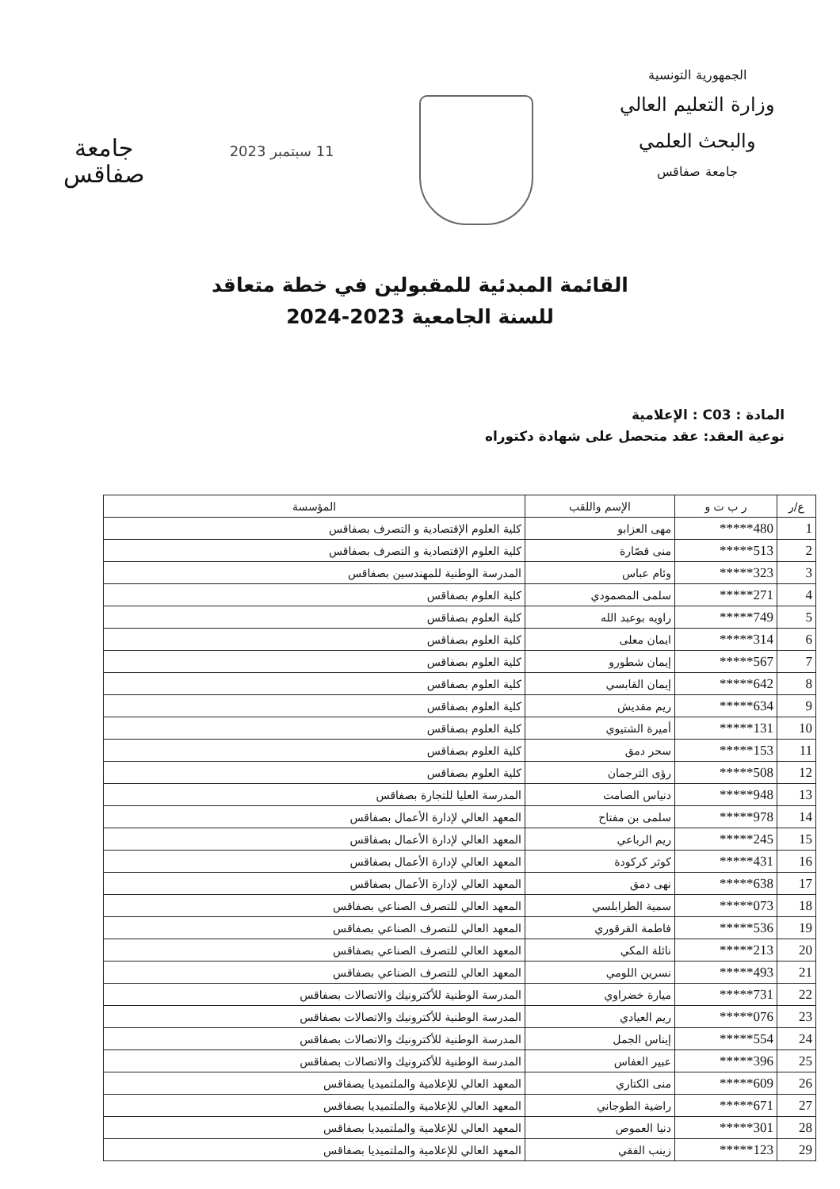الجمهورية التونسية
وزارة التعليم العالي
والبحث العلمي
جامعة صفاقس
11 سبتمبر 2023
جامعة
صفاقس
القائمة المبدئية للمقبولين في خطة متعاقد
للسنة الجامعية 2023-2024
المادة : C03 : الإعلامية
نوعية العقد: عقد متحصل على شهادة دكتوراه
| ع/ر | ر ب ت و | الإسم واللقب | المؤسسة |
| --- | --- | --- | --- |
| 1 | 480***** | مهى العزابو | كلية العلوم الإقتصادية و التصرف بصفاقس |
| 2 | 513***** | منى قصّارة | كلية العلوم الإقتصادية و التصرف بصفاقس |
| 3 | 323***** | وئام عباس | المدرسة الوطنية للمهندسين بصفاقس |
| 4 | 271***** | سلمى المصمودي | كلية العلوم بصفاقس |
| 5 | 749***** | راويه بوعبد الله | كلية العلوم بصفاقس |
| 6 | 314***** | ايمان معلى | كلية العلوم بصفاقس |
| 7 | 567***** | إيمان شطورو | كلية العلوم بصفاقس |
| 8 | 642***** | إيمان القابسي | كلية العلوم بصفاقس |
| 9 | 634***** | ريم مقديش | كلية العلوم بصفاقس |
| 10 | 131***** | أميرة الشتيوي | كلية العلوم بصفاقس |
| 11 | 153***** | سحر دمق | كلية العلوم بصفاقس |
| 12 | 508***** | رؤى الترجمان | كلية العلوم بصفاقس |
| 13 | 948***** | دنياس الصامت | المدرسة العليا للتجارة بصفاقس |
| 14 | 978***** | سلمى بن مفتاح | المعهد العالي لإدارة الأعمال بصفاقس |
| 15 | 245***** | ريم الرباعي | المعهد العالي لإدارة الأعمال بصفاقس |
| 16 | 431***** | كوثر كركودة | المعهد العالي لإدارة الأعمال بصفاقس |
| 17 | 638***** | نهى دمق | المعهد العالي لإدارة الأعمال بصفاقس |
| 18 | 073***** | سمية الطرابلسي | المعهد العالي للتصرف الصناعي بصفاقس |
| 19 | 536***** | فاطمة القرقوري | المعهد العالي للتصرف الصناعي بصفاقس |
| 20 | 213***** | نائلة المكي | المعهد العالي للتصرف الصناعي بصفاقس |
| 21 | 493***** | نسرين اللومي | المعهد العالي للتصرف الصناعي بصفاقس |
| 22 | 731***** | ميارة خضراوي | المدرسة الوطنية للأكترونيك والاتصالات بصفاقس |
| 23 | 076***** | ريم العيادي | المدرسة الوطنية للأكترونيك والاتصالات بصفاقس |
| 24 | 554***** | إيناس الجمل | المدرسة الوطنية للأكترونيك والاتصالات بصفاقس |
| 25 | 396***** | عبير العفاس | المدرسة الوطنية للأكترونيك والاتصالات بصفاقس |
| 26 | 609***** | منى الكتاري | المعهد العالي للإعلامية والملتميديا بصفاقس |
| 27 | 671***** | راضية الطوجاني | المعهد العالي للإعلامية والملتميديا بصفاقس |
| 28 | 301***** | دنيا العموص | المعهد العالي للإعلامية والملتميديا بصفاقس |
| 29 | 123***** | زينب الفقي | المعهد العالي للإعلامية والملتميديا بصفاقس |